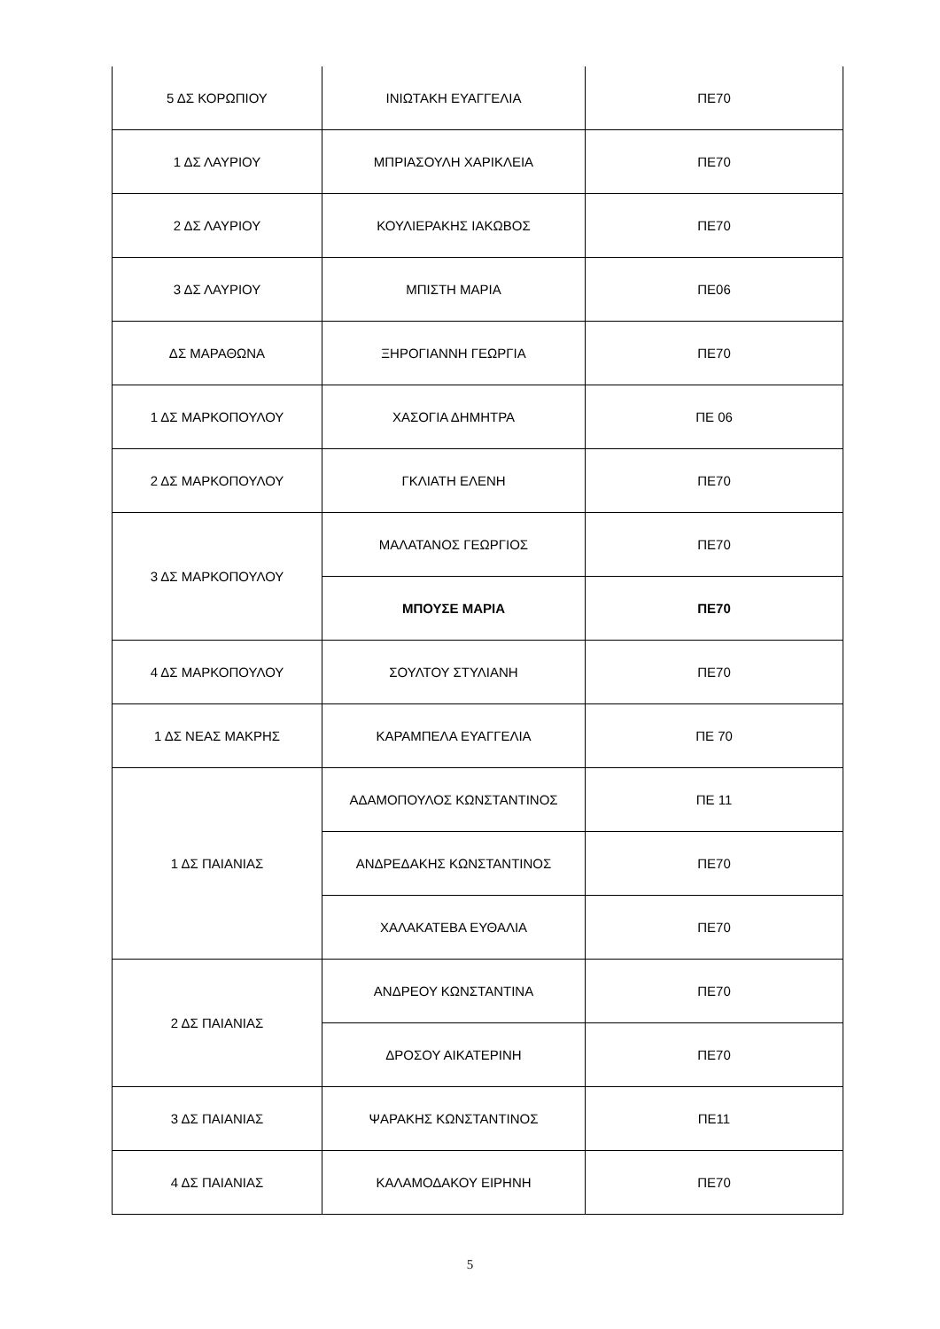| 5 ΔΣ ΚΟΡΩΠΙΟΥ | ΙΝΙΩΤΑΚΗ ΕΥΑΓΓΕΛΙΑ | ΠΕ70 |
| 1 ΔΣ ΛΑΥΡΙΟΥ | ΜΠΡΙΑΣΟΥΛΗ ΧΑΡΙΚΛΕΙΑ | ΠΕ70 |
| 2 ΔΣ ΛΑΥΡΙΟΥ | ΚΟΥΛΙΕΡΑΚΗΣ ΙΑΚΩΒΟΣ | ΠΕ70 |
| 3 ΔΣ ΛΑΥΡΙΟΥ | ΜΠΙΣΤΗ ΜΑΡΙΑ | ΠΕ06 |
| ΔΣ ΜΑΡΑΘΩΝΑ | ΞΗΡΟΓΙΑΝΝΗ ΓΕΩΡΓΙΑ | ΠΕ70 |
| 1 ΔΣ ΜΑΡΚΟΠΟΥΛΟΥ | ΧΑΣΟΓΙΑ ΔΗΜΗΤΡΑ | ΠΕ 06 |
| 2 ΔΣ ΜΑΡΚΟΠΟΥΛΟΥ | ΓΚΛΙΑΤΗ ΕΛΕΝΗ | ΠΕ70 |
| 3 ΔΣ ΜΑΡΚΟΠΟΥΛΟΥ | ΜΑΛΑΤΑΝΟΣ ΓΕΩΡΓΙΟΣ | ΠΕ70 |
| | ΜΠΟΥΣΕ ΜΑΡΙΑ | ΠΕ70 |
| 4 ΔΣ ΜΑΡΚΟΠΟΥΛΟΥ | ΣΟΥΛΤΟΥ ΣΤΥΛΙΑΝΗ | ΠΕ70 |
| 1 ΔΣ ΝΕΑΣ ΜΑΚΡΗΣ | ΚΑΡΑΜΠΕΛΑ ΕΥΑΓΓΕΛΙΑ | ΠΕ 70 |
| 1 ΔΣ ΠΑΙΑΝΙΑΣ | ΑΔΑΜΟΠΟΥΛΟΣ ΚΩΝΣΤΑΝΤΙΝΟΣ | ΠΕ 11 |
| | ΑΝΔΡΕΔΑΚΗΣ ΚΩΝΣΤΑΝΤΙΝΟΣ | ΠΕ70 |
| | ΧΑΛΑΚΑΤΕΒΑ ΕΥΘΑΛΙΑ | ΠΕ70 |
| 2 ΔΣ ΠΑΙΑΝΙΑΣ | ΑΝΔΡΕΟΥ ΚΩΝΣΤΑΝΤΙΝΑ | ΠΕ70 |
| | ΔΡΟΣΟΥ ΑΙΚΑΤΕΡΙΝΗ | ΠΕ70 |
| 3 ΔΣ ΠΑΙΑΝΙΑΣ | ΨΑΡΑΚΗΣ ΚΩΝΣΤΑΝΤΙΝΟΣ | ΠΕ11 |
| 4 ΔΣ ΠΑΙΑΝΙΑΣ | ΚΑΛΑΜΟΔΑΚΟΥ ΕΙΡΗΝΗ | ΠΕ70 |
5